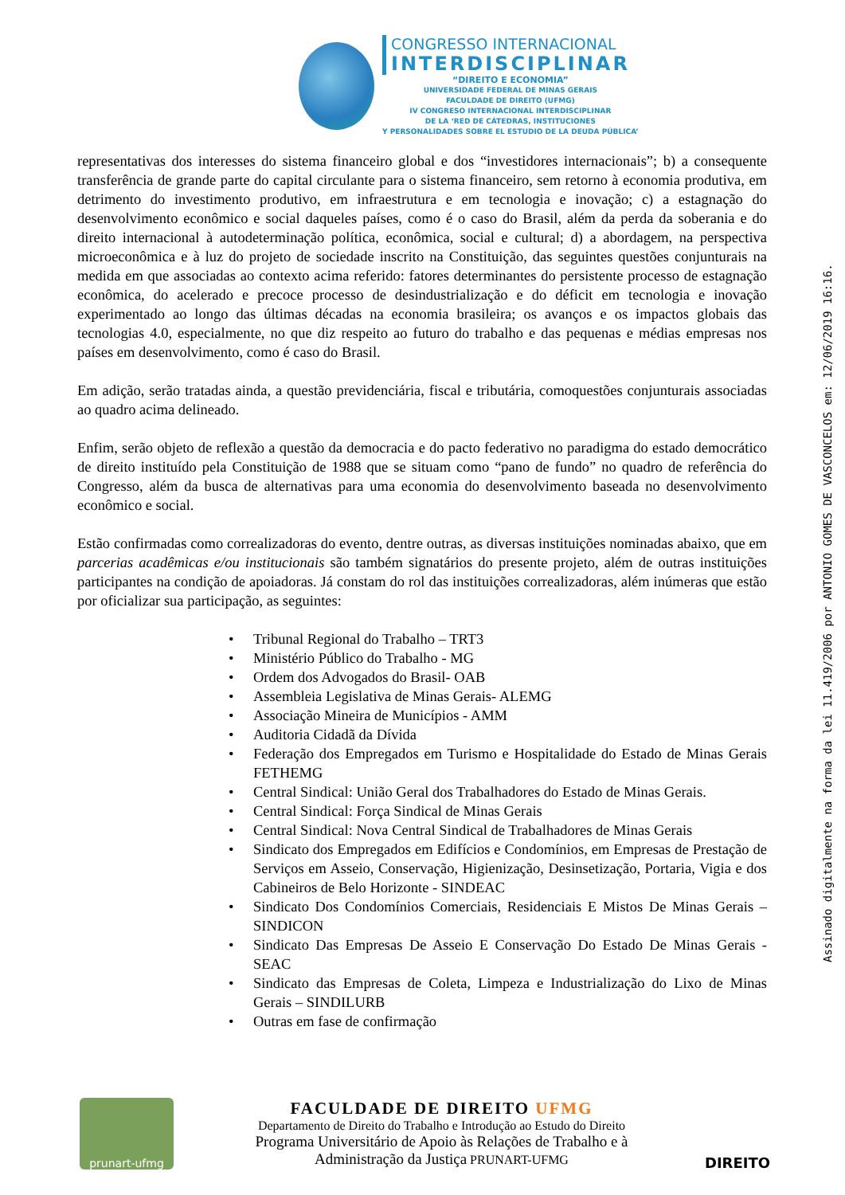CONGRESSO INTERNACIONAL
INTERDISCIPLINAR
“DIREITO E ECONOMIA”
UNIVERSIDADE FEDERAL DE MINAS GERAIS
FACULDADE DE DIREITO (UFMG)
IV CONGRESO INTERNACIONAL INTERDISCIPLINAR
DE LA ‘RED DE CÁTEDRAS, INSTITUCIONES
Y PERSONALIDADES SOBRE EL ESTUDIO DE LA DEUDA PÚBLICA’
representativas dos interesses do sistema financeiro global e dos “investidores internacionais”; b) a consequente transferência de grande parte do capital circulante para o sistema financeiro, sem retorno à economia produtiva, em detrimento do investimento produtivo, em infraestrutura e em tecnologia e inovação; c) a estagnação do desenvolvimento econômico e social daqueles países, como é o caso do Brasil, além da perda da soberania e do direito internacional à autodeterminação política, econômica, social e cultural; d) a abordagem, na perspectiva microeconômica e à luz do projeto de sociedade inscrito na Constituição, das seguintes questões conjunturais na medida em que associadas ao contexto acima referido: fatores determinantes do persistente processo de estagnação econômica, do acelerado e precoce processo de desindustrialização e do déficit em tecnologia e inovação experimentado ao longo das últimas décadas na economia brasileira; os avanços e os impactos globais das tecnologias 4.0, especialmente, no que diz respeito ao futuro do trabalho e das pequenas e médias empresas nos países em desenvolvimento, como é caso do Brasil.
Em adição, serão tratadas ainda, a questão previdenciária, fiscal e tributária, comoquestões conjunturais associadas ao quadro acima delineado.
Enfim, serão objeto de reflexão a questão da democracia e do pacto federativo no paradigma do estado democrático de direito instituído pela Constituição de 1988 que se situam como “pano de fundo” no quadro de referência do Congresso, além da busca de alternativas para uma economia do desenvolvimento baseada no desenvolvimento econômico e social.
Estão confirmadas como correalizadoras do evento, dentre outras, as diversas instituições nominadas abaixo, que em parcerias acadêmicas e/ou institucionais são também signatários do presente projeto, além de outras instituições participantes na condição de apoiadoras. Já constam do rol das instituições correalizadoras, além inúmeras que estão por oficializar sua participação, as seguintes:
• Tribunal Regional do Trabalho – TRT3
• Ministério Público do Trabalho - MG
• Ordem dos Advogados do Brasil- OAB
• Assembleia Legislativa de Minas Gerais- ALEMG
• Associação Mineira de Municípios - AMM
• Auditoria Cidadã da Dívida
• Federação dos Empregados em Turismo e Hospitalidade do Estado de Minas Gerais FETHEMG
• Central Sindical: União Geral dos Trabalhadores do Estado de Minas Gerais.
• Central Sindical: Força Sindical de Minas Gerais
• Central Sindical: Nova Central Sindical de Trabalhadores de Minas Gerais
• Sindicato dos Empregados em Edifícios e Condomínios, em Empresas de Prestação de Serviços em Asseio, Conservação, Higienização, Desinsetização, Portaria, Vigia e dos Cabineiros de Belo Horizonte - SINDEAC
• Sindicato Dos Condomínios Comerciais, Residenciais E Mistos De Minas Gerais – SINDICON
• Sindicato Das Empresas De Asseio E Conservação Do Estado De Minas Gerais - SEAC
• Sindicato das Empresas de Coleta, Limpeza e Industrialização do Lixo de Minas Gerais – SINDILURB
• Outras em fase de confirmação
Assinado digitalmente na forma da lei 11.419/2006 por ANTONIO GOMES DE VASCONCELOS em: 12/06/2019 16:16.
prunart-ufmg
FACULDADE DE DIREITO UFMG
Departamento de Direito do Trabalho e Introdução ao Estudo do Direito
Programa Universitário de Apoio às Relações de Trabalho e à
Administração da Justiça PRUNART-UFMG
DIREITO